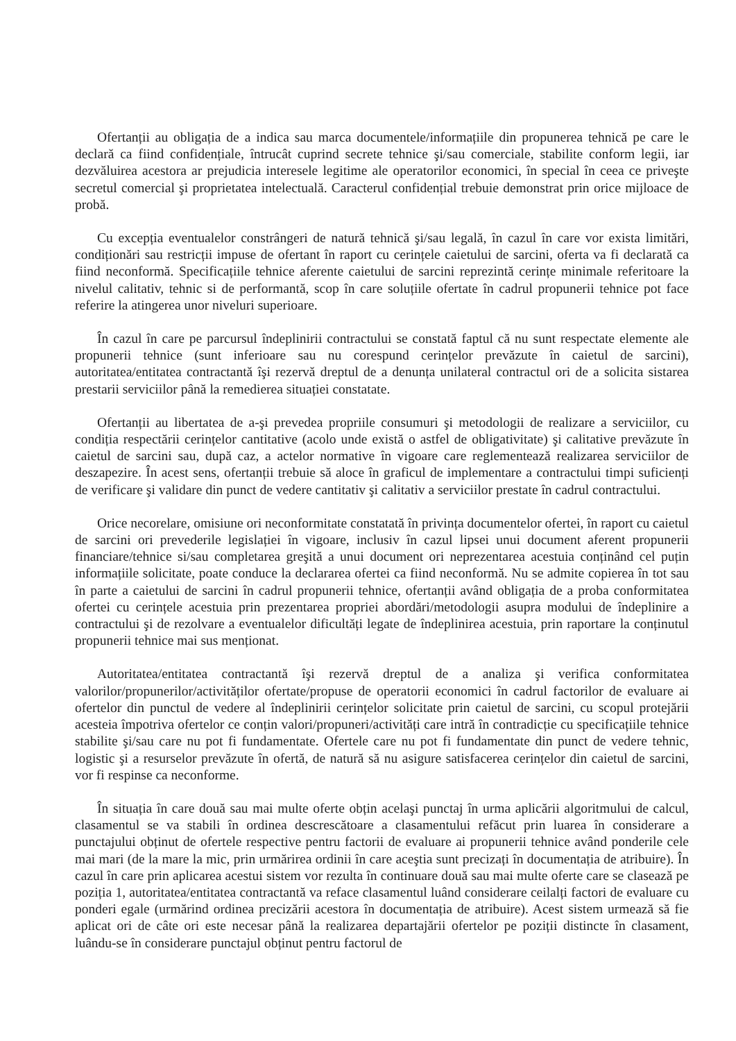Ofertanții au obligația de a indica sau marca documentele/informațiile din propunerea tehnică pe care le declară ca fiind confidențiale, întrucât cuprind secrete tehnice şi/sau comerciale, stabilite conform legii, iar dezvăluirea acestora ar prejudicia interesele legitime ale operatorilor economici, în special în ceea ce priveşte secretul comercial şi proprietatea intelectuală. Caracterul confidențial trebuie demonstrat prin orice mijloace de probă.
Cu excepția eventualelor constrângeri de natură tehnică şi/sau legală, în cazul în care vor exista limitări, condiționări sau restricții impuse de ofertant în raport cu cerințele caietului de sarcini, oferta va fi declarată ca fiind neconformă. Specificațiile tehnice aferente caietului de sarcini reprezintă cerințe minimale referitoare la nivelul calitativ, tehnic si de performantă, scop în care soluțiile ofertate în cadrul propunerii tehnice pot face referire la atingerea unor niveluri superioare.
În cazul în care pe parcursul îndeplinirii contractului se constată faptul că nu sunt respectate elemente ale propunerii tehnice (sunt inferioare sau nu corespund cerințelor prevăzute în caietul de sarcini), autoritatea/entitatea contractantă îşi rezervă dreptul de a denunța unilateral contractul ori de a solicita sistarea prestarii serviciilor până la remedierea situației constatate.
Ofertanții au libertatea de a-şi prevedea propriile consumuri şi metodologii de realizare a serviciilor, cu condiția respectării cerințelor cantitative (acolo unde există o astfel de obligativitate) şi calitative prevăzute în caietul de sarcini sau, după caz, a actelor normative în vigoare care reglementează realizarea serviciilor de deszapezire. În acest sens, ofertanții trebuie să aloce în graficul de implementare a contractului timpi suficienți de verificare şi validare din punct de vedere cantitativ şi calitativ a serviciilor prestate în cadrul contractului.
Orice necorelare, omisiune ori neconformitate constatată în privința documentelor ofertei, în raport cu caietul de sarcini ori prevederile legislației în vigoare, inclusiv în cazul lipsei unui document aferent propunerii financiare/tehnice si/sau completarea greşită a unui document ori neprezentarea acestuia conținând cel puțin informațiile solicitate, poate conduce la declararea ofertei ca fiind neconformă. Nu se admite copierea în tot sau în parte a caietului de sarcini în cadrul propunerii tehnice, ofertanții având obligația de a proba conformitatea ofertei cu cerințele acestuia prin prezentarea propriei abordări/metodologii asupra modului de îndeplinire a contractului şi de rezolvare a eventualelor dificultăți legate de îndeplinirea acestuia, prin raportare la conținutul propunerii tehnice mai sus menționat.
Autoritatea/entitatea contractantă îşi rezervă dreptul de a analiza şi verifica conformitatea valorilor/propunerilor/activităților ofertate/propuse de operatorii economici în cadrul factorilor de evaluare ai ofertelor din punctul de vedere al îndeplinirii cerințelor solicitate prin caietul de sarcini, cu scopul protejării acesteia împotriva ofertelor ce conțin valori/propuneri/activități care intră în contradicție cu specificațiile tehnice stabilite şi/sau care nu pot fi fundamentate. Ofertele care nu pot fi fundamentate din punct de vedere tehnic, logistic şi a resurselor prevăzute în ofertă, de natură să nu asigure satisfacerea cerințelor din caietul de sarcini, vor fi respinse ca neconforme.
În situația în care două sau mai multe oferte obțin acelaşi punctaj în urma aplicării algoritmului de calcul, clasamentul se va stabili în ordinea descrescătoare a clasamentului refăcut prin luarea în considerare a punctajului obținut de ofertele respective pentru factorii de evaluare ai propunerii tehnice având ponderile cele mai mari (de la mare la mic, prin urmărirea ordinii în care aceştia sunt precizați în documentația de atribuire). În cazul în care prin aplicarea acestui sistem vor rezulta în continuare două sau mai multe oferte care se clasează pe poziția 1, autoritatea/entitatea contractantă va reface clasamentul luând considerare ceilalți factori de evaluare cu ponderi egale (urmărind ordinea precizării acestora în documentația de atribuire). Acest sistem urmează să fie aplicat ori de câte ori este necesar până la realizarea departajării ofertelor pe poziții distincte în clasament, luându-se în considerare punctajul obținut pentru factorul de